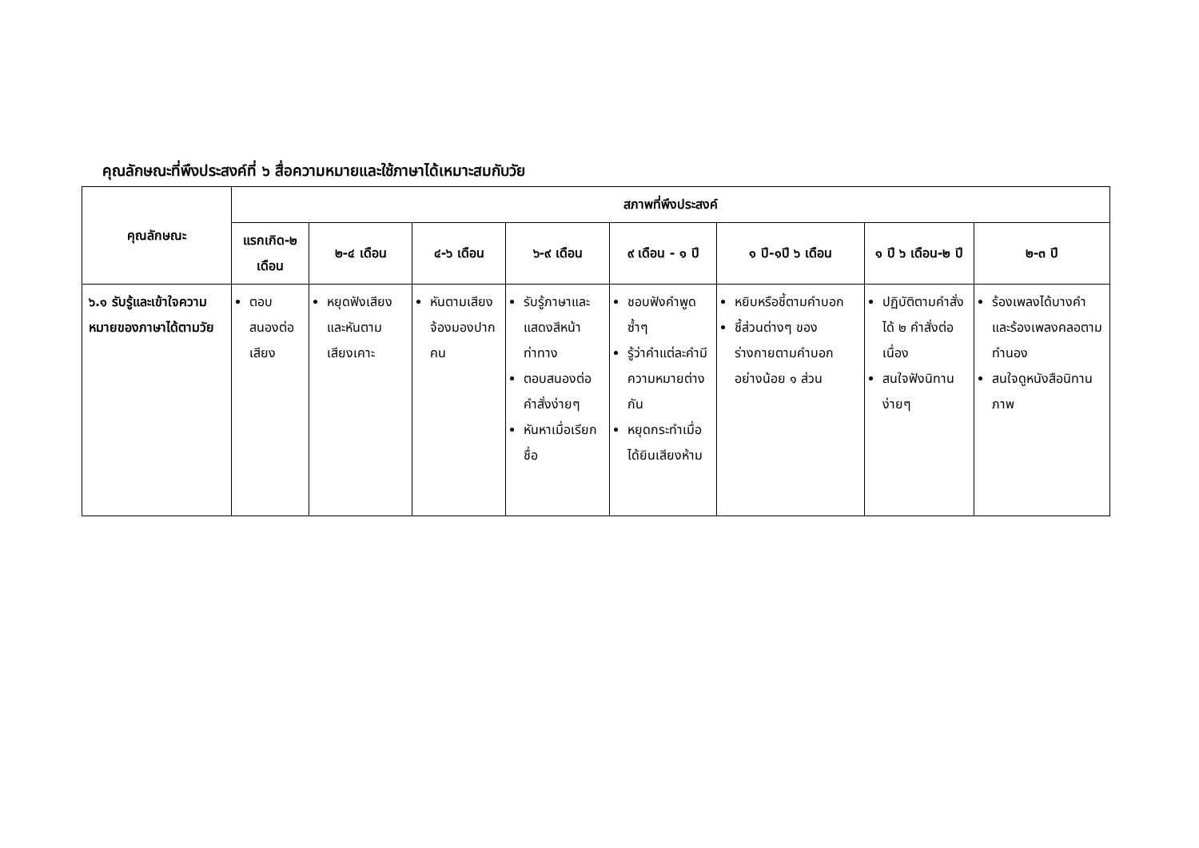คุณลักษณะที่พึงประสงค์ที่ ๖ สื่อความหมายและใช้ภาษาได้เหมาะสมกับวัย
| คุณลักษณะ | สภาพที่พึงประสงค์ | | | | | | | |
| --- | --- | --- | --- | --- | --- | --- | --- | --- |
| | แรกเกิด-๒ เดือน | ๒-๔ เดือน | ๔-๖ เดือน | ๖-๙ เดือน | ๙ เดือน - ๑ ปี | ๑ ปี-๑ปี ๖ เดือน | ๑ ปี ๖ เดือน-๒ ปี | ๒-๓ ปี |
| ๖.๑ รับรู้และเข้าใจความหมายของภาษาได้ตามวัย | ตอบสนองต่อเสียง | หยุดฟังเสียง และหันตามเสียงเคาะ | หันตามเสียงจ้องมองปากคน | รับรู้ภาษาและแสดงสีหน้าท่าทาง ตอบสนองต่อคำสั่งง่ายๆ หันหาเมื่อเรียกชื่อ | ชอบฟังคำพูดซ้ำๆ รู้ว่าคำแต่ละคำมีความหมายต่างกัน หยุดกระทำเมื่อได้ยินเสียงห้าม | หยิบหรือชี้ตามคำบอก ชี้ส่วนต่างๆ ของร่างกายตามคำบอกอย่างน้อย ๑ ส่วน | ปฏิบัติตามคำสั่งได้ ๒ คำสั่งต่อเนื่อง สนใจฟังนิทานง่ายๆ | ร้องเพลงได้บางคำ และร้องเพลงคลอตามทำนอง สนใจดูหนังสือนิทานภาพ |